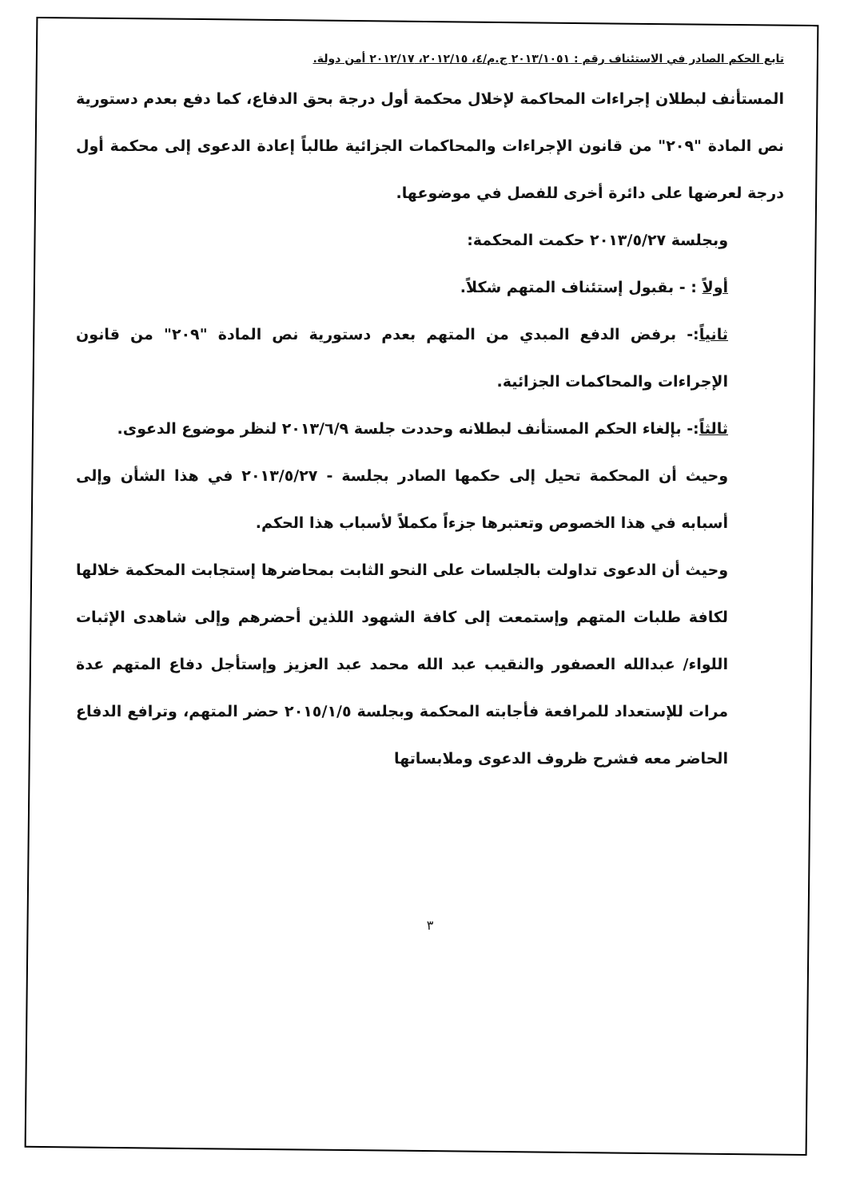تابع الحكم الصادر في الاستئناف رقم : ٢٠١٣/١٠٥١ ج.م/٤، ٢٠١٢/١٥، ٢٠١٢/١٧ أمن دولة.
المستأنف لبطلان إجراءات المحاكمة لإخلال محكمة أول درجة بحق الدفاع، كما دفع بعدم دستورية نص المادة "٢٠٩" من قانون الإجراءات والمحاكمات الجزائية طالباً إعادة الدعوى إلى محكمة أول درجة لعرضها على دائرة أخرى للفصل في موضوعها.
وبجلسة ٢٠١٣/٥/٢٧ حكمت المحكمة:
أولاً : - بقبول إستئناف المتهم شكلاً.
ثانياً:- برفض الدفع المبدي من المتهم بعدم دستورية نص المادة "٢٠٩" من قانون الإجراءات والمحاكمات الجزائية.
ثالثاً:- بإلغاء الحكم المستأنف لبطلانه وحددت جلسة ٢٠١٣/٦/٩ لنظر موضوع الدعوى.
وحيث أن المحكمة تحيل إلى حكمها الصادر بجلسة - ٢٠١٣/٥/٢٧ في هذا الشأن وإلى أسبابه في هذا الخصوص وتعتبرها جزءاً مكملاً لأسباب هذا الحكم.
وحيث أن الدعوى تداولت بالجلسات على النحو الثابت بمحاضرها إستجابت المحكمة خلالها لكافة طلبات المتهم وإستمعت إلى كافة الشهود اللذين أحضرهم وإلى شاهدى الإثبات اللواء/ عبدالله العصفور والنقيب عبد الله محمد عبد العزيز وإستأجل دفاع المتهم عدة مرات للإستعداد للمرافعة فأجابته المحكمة وبجلسة ٢٠١٥/١/٥ حضر المتهم، وترافع الدفاع الحاضر معه فشرح ظروف الدعوى وملابساتها
٣